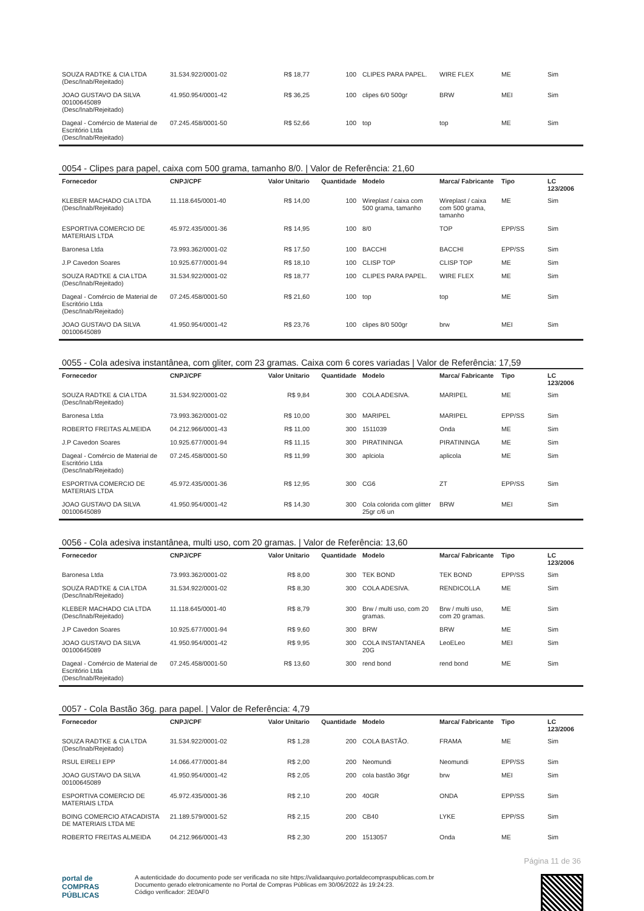| SOUZA RADTKE & CIA LTDA (Desc/Inab/Rejeitado) | 31.534.922/0001-02 | R$ 18,77 | 100 | CLIPES PARA PAPEL. | WIRE FLEX | ME | Sim |
| JOAO GUSTAVO DA SILVA 00100645089 (Desc/Inab/Rejeitado) | 41.950.954/0001-42 | R$ 36,25 | 100 | clipes 6/0 500gr | BRW | MEI | Sim |
| Dageal - Comércio de Material de Escritório Ltda (Desc/Inab/Rejeitado) | 07.245.458/0001-50 | R$ 52,66 | 100 | top | top | ME | Sim |
0054 - Clipes para papel, caixa com 500 grama, tamanho 8/0. | Valor de Referência: 21,60
| Fornecedor | CNPJ/CPF | Valor Unitario | Quantidade | Modelo | Marca/ Fabricante | Tipo | LC 123/2006 |
| --- | --- | --- | --- | --- | --- | --- | --- |
| KLEBER MACHADO CIA LTDA (Desc/Inab/Rejeitado) | 11.118.645/0001-40 | R$ 14,00 | 100 | Wireplast / caixa com 500 grama, tamanho | Wireplast / caixa com 500 grama, tamanho | ME | Sim |
| ESPORTIVA COMERCIO DE MATERIAIS LTDA | 45.972.435/0001-36 | R$ 14,95 | 100 | 8/0 | TOP | EPP/SS | Sim |
| Baronesa Ltda | 73.993.362/0001-02 | R$ 17,50 | 100 | BACCHI | BACCHI | EPP/SS | Sim |
| J.P Cavedon Soares | 10.925.677/0001-94 | R$ 18,10 | 100 | CLISP TOP | CLISP TOP | ME | Sim |
| SOUZA RADTKE & CIA LTDA (Desc/Inab/Rejeitado) | 31.534.922/0001-02 | R$ 18,77 | 100 | CLIPES PARA PAPEL. | WIRE FLEX | ME | Sim |
| Dageal - Comércio de Material de Escritório Ltda (Desc/Inab/Rejeitado) | 07.245.458/0001-50 | R$ 21,60 | 100 | top | top | ME | Sim |
| JOAO GUSTAVO DA SILVA 00100645089 | 41.950.954/0001-42 | R$ 23,76 | 100 | clipes 8/0 500gr | brw | MEI | Sim |
0055 - Cola adesiva instantânea, com gliter, com 23 gramas. Caixa com 6 cores variadas | Valor de Referência: 17,59
| Fornecedor | CNPJ/CPF | Valor Unitario | Quantidade | Modelo | Marca/ Fabricante | Tipo | LC 123/2006 |
| --- | --- | --- | --- | --- | --- | --- | --- |
| SOUZA RADTKE & CIA LTDA (Desc/Inab/Rejeitado) | 31.534.922/0001-02 | R$ 9,84 | 300 | COLA ADESIVA. | MARIPEL | ME | Sim |
| Baronesa Ltda | 73.993.362/0001-02 | R$ 10,00 | 300 | MARIPEL | MARIPEL | EPP/SS | Sim |
| ROBERTO FREITAS ALMEIDA | 04.212.966/0001-43 | R$ 11,00 | 300 | 1511039 | Onda | ME | Sim |
| J.P Cavedon Soares | 10.925.677/0001-94 | R$ 11,15 | 300 | PIRATININGA | PIRATININGA | ME | Sim |
| Dageal - Comércio de Material de Escritório Ltda (Desc/Inab/Rejeitado) | 07.245.458/0001-50 | R$ 11,99 | 300 | aplciola | aplicola | ME | Sim |
| ESPORTIVA COMERCIO DE MATERIAIS LTDA | 45.972.435/0001-36 | R$ 12,95 | 300 | CG6 | ZT | EPP/SS | Sim |
| JOAO GUSTAVO DA SILVA 00100645089 | 41.950.954/0001-42 | R$ 14,30 | 300 | Cola colorida com glitter 25gr c/6 un | BRW | MEI | Sim |
0056 - Cola adesiva instantânea, multi uso, com 20 gramas. | Valor de Referência: 13,60
| Fornecedor | CNPJ/CPF | Valor Unitario | Quantidade | Modelo | Marca/ Fabricante | Tipo | LC 123/2006 |
| --- | --- | --- | --- | --- | --- | --- | --- |
| Baronesa Ltda | 73.993.362/0001-02 | R$ 8,00 | 300 | TEK BOND | TEK BOND | EPP/SS | Sim |
| SOUZA RADTKE & CIA LTDA (Desc/Inab/Rejeitado) | 31.534.922/0001-02 | R$ 8,30 | 300 | COLA ADESIVA. | RENDICOLLA | ME | Sim |
| KLEBER MACHADO CIA LTDA (Desc/Inab/Rejeitado) | 11.118.645/0001-40 | R$ 8,79 | 300 | Brw / multi uso, com 20 gramas. | Brw / multi uso, com 20 gramas. | ME | Sim |
| J.P Cavedon Soares | 10.925.677/0001-94 | R$ 9,60 | 300 | BRW | BRW | ME | Sim |
| JOAO GUSTAVO DA SILVA 00100645089 | 41.950.954/0001-42 | R$ 9,95 | 300 | COLA INSTANTANEA 20G | LeoELeo | MEI | Sim |
| Dageal - Comércio de Material de Escritório Ltda (Desc/Inab/Rejeitado) | 07.245.458/0001-50 | R$ 13,60 | 300 | rend bond | rend bond | ME | Sim |
0057 - Cola Bastão 36g. para papel. | Valor de Referência: 4,79
| Fornecedor | CNPJ/CPF | Valor Unitario | Quantidade | Modelo | Marca/ Fabricante | Tipo | LC 123/2006 |
| --- | --- | --- | --- | --- | --- | --- | --- |
| SOUZA RADTKE & CIA LTDA (Desc/Inab/Rejeitado) | 31.534.922/0001-02 | R$ 1,28 | 200 | COLA BASTÃO. | FRAMA | ME | Sim |
| RSUL EIRELI EPP | 14.066.477/0001-84 | R$ 2,00 | 200 | Neomundi | Neomundi | EPP/SS | Sim |
| JOAO GUSTAVO DA SILVA 00100645089 | 41.950.954/0001-42 | R$ 2,05 | 200 | cola bastão 36gr | brw | MEI | Sim |
| ESPORTIVA COMERCIO DE MATERIAIS LTDA | 45.972.435/0001-36 | R$ 2,10 | 200 | 40GR | ONDA | EPP/SS | Sim |
| BOING COMERCIO ATACADISTA DE MATERIAIS LTDA ME | 21.189.579/0001-52 | R$ 2,15 | 200 | CB40 | LYKE | EPP/SS | Sim |
| ROBERTO FREITAS ALMEIDA | 04.212.966/0001-43 | R$ 2,30 | 200 | 1513057 | Onda | ME | Sim |
Página 11 de 36
portal de
COMPRAS
PÚBLICAS
A autenticidade do documento pode ser verificada no site https://validaarquivo.portaldecompraspublicas.com.br
Documento gerado eletronicamente no Portal de Compras Públicas em 30/06/2022 às 19:24:23.
Código verificador: 2E0AF0